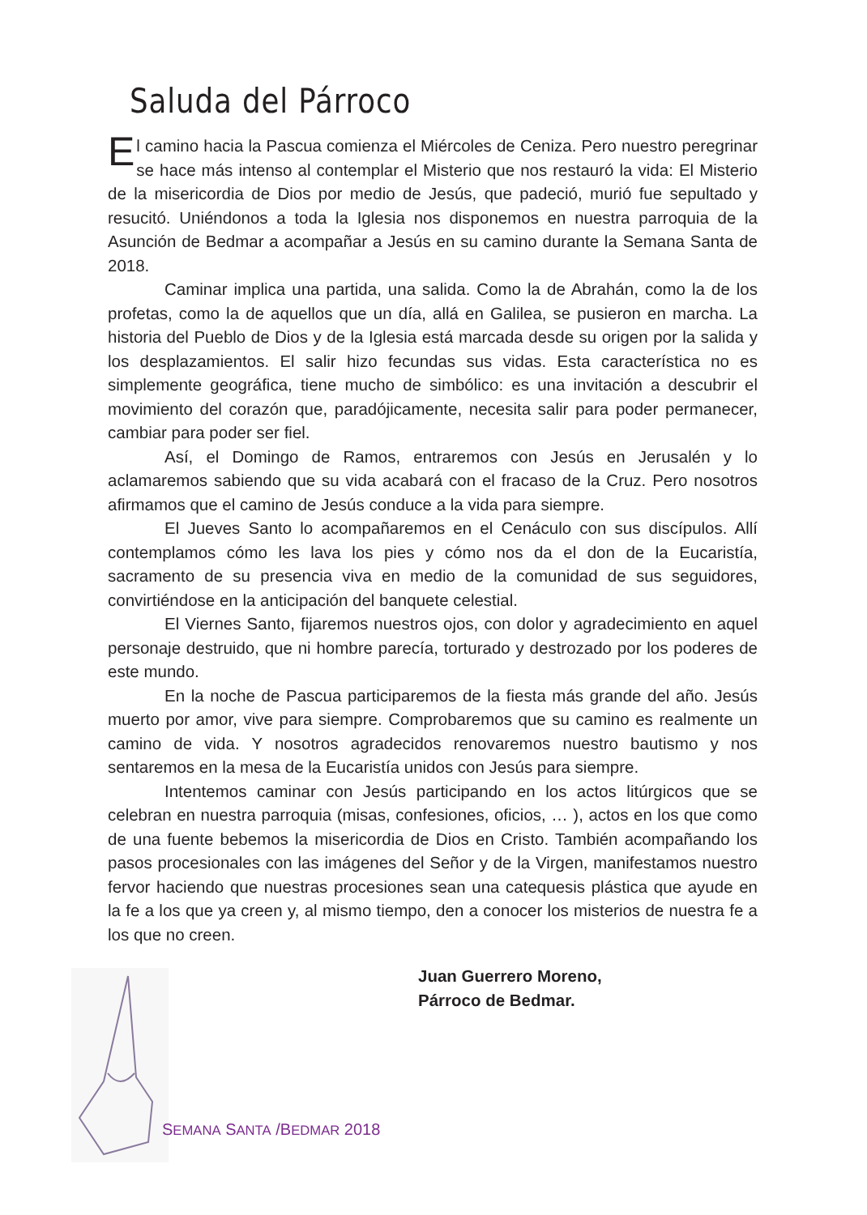Saluda del Párroco
El camino hacia la Pascua comienza el Miércoles de Ceniza. Pero nuestro peregrinar se hace más intenso al contemplar el Misterio que nos restauró la vida: El Misterio de la misericordia de Dios por medio de Jesús, que padeció, murió fue sepultado y resucitó. Uniéndonos a toda la Iglesia nos disponemos en nuestra parroquia de la Asunción de Bedmar a acompañar a Jesús en su camino durante la Semana Santa de 2018.
Caminar implica una partida, una salida. Como la de Abrahán, como la de los profetas, como la de aquellos que un día, allá en Galilea, se pusieron en marcha. La historia del Pueblo de Dios y de la Iglesia está marcada desde su origen por la salida y los desplazamientos. El salir hizo fecundas sus vidas. Esta característica no es simplemente geográfica, tiene mucho de simbólico: es una invitación a descubrir el movimiento del corazón que, paradójicamente, necesita salir para poder permanecer, cambiar para poder ser fiel.
Así, el Domingo de Ramos, entraremos con Jesús en Jerusalén y lo aclamaremos sabiendo que su vida acabará con el fracaso de la Cruz. Pero nosotros afirmamos que el camino de Jesús conduce a la vida para siempre.
El Jueves Santo lo acompañaremos en el Cenáculo con sus discípulos. Allí contemplamos cómo les lava los pies y cómo nos da el don de la Eucaristía, sacramento de su presencia viva en medio de la comunidad de sus seguidores, convirtiéndose en la anticipación del banquete celestial.
El Viernes Santo, fijaremos nuestros ojos, con dolor y agradecimiento en aquel personaje destruido, que ni hombre parecía, torturado y destrozado por los poderes de este mundo.
En la noche de Pascua participaremos de la fiesta más grande del año. Jesús muerto por amor, vive para siempre. Comprobaremos que su camino es realmente un camino de vida. Y nosotros agradecidos renovaremos nuestro bautismo y nos sentaremos en la mesa de la Eucaristía unidos con Jesús para siempre.
Intentemos caminar con Jesús participando en los actos litúrgicos que se celebran en nuestra parroquia (misas, confesiones, oficios, … ), actos en los que como de una fuente bebemos la misericordia de Dios en Cristo. También acompañando los pasos procesionales con las imágenes del Señor y de la Virgen, manifestamos nuestro fervor haciendo que nuestras procesiones sean una catequesis plástica que ayude en la fe a los que ya creen y, al mismo tiempo, den a conocer los misterios de nuestra fe a los que no creen.
Juan Guerrero Moreno,
Párroco de Bedmar.
SEMANA SANTA /BEDMAR 2018